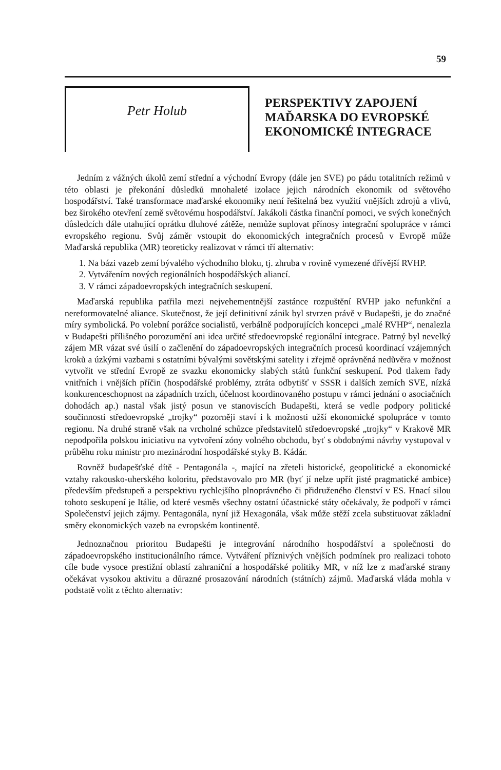59
Petr Holub
PERSPEKTIVY ZAPOJENÍ
MAĎARSKA DO EVROPSKÉ
EKONOMICKÉ INTEGRACE
Jedním z vážných úkolů zemí střední a východní Evropy (dále jen SVE) po pádu totalitních režimů v této oblasti je překonání důsledků mnohaleté izolace jejich národních ekonomik od světového hospodářství. Také transformace maďarské ekonomiky není řešitelná bez využití vnějších zdrojů a vlivů, bez širokého otevření země světovému hospodářství. Jakákoli částka finanční pomoci, ve svých konečných důsledcích dále utahující oprátku dluhové zátěže, nemůže suplovat přínosy integrační spolupráce v rámci evropského regionu. Svůj záměr vstoupit do ekonomických integračních procesů v Evropě může Maďarská republika (MR) teoreticky realizovat v rámci tří alternativ:
1. Na bázi vazeb zemí bývalého východního bloku, tj. zhruba v rovině vymezené dřívější RVHP.
2. Vytvářením nových regionálních hospodářských aliancí.
3. V rámci západoevropských integračních seskupení.
Maďarská republika patřila mezi nejvehementnější zastánce rozpuštění RVHP jako nefunkční a nereformovatelné aliance. Skutečnost, že její definitivní zánik byl stvrzen právě v Budapešti, je do značné míry symbolická. Po volební porážce socialistů, verbálně podporujících koncepci „malé RVHP“, nenalezla v Budapešti přílišného porozumění ani idea určité středoevropské regionální integrace. Patrný byl nevelký zájem MR vázat své úsilí o začlenění do západoevropských integračních procesů koordinací vzájemných kroků a úzkými vazbami s ostatními bývalými sovětskými satelity i zřejmě oprávněná nedůvěra v možnost vytvořit ve střední Evropě ze svazku ekonomicky slabých států funkční seskupení. Pod tlakem řady vnitřních i vnějších příčin (hospodářské problémy, ztráta odbytišť v SSSR i dalších zemích SVE, nízká konkurenceschopnost na západních trzích, účelnost koordinovaného postupu v rámci jednání o asociačních dohodách ap.) nastal však jistý posun ve stanoviscích Budapešti, která se vedle podpory politické součinnosti středoevropské „trojky“ pozorněji staví i k možnosti užší ekonomické spolupráce v tomto regionu. Na druhé straně však na vrcholné schůzce představitelů středoevropské „trojky“ v Krakově MR nepodpořila polskou iniciativu na vytvoření zóny volného obchodu, byť s obdobnými návrhy vystupoval v průběhu roku ministr pro mezinárodní hospodářské styky B. Kádár.
Rovněž budapešťské dítě - Pentagonála -, mající na zřeteli historické, geopolitické a ekonomické vztahy rakousko-uherského koloritu, představovalo pro MR (byť jí nelze upřít jisté pragmatické ambice) především předstupeň a perspektivu rychlejšího plnoprávného či přidruženého členství v ES. Hnací silou tohoto seskupení je Itálie, od které vesměs všechny ostatní účastnické státy očekávaly, že podpoří v rámci Společenství jejich zájmy. Pentagonála, nyní již Hexagonála, však může stěží zcela substituovat základní směry ekonomických vazeb na evropském kontinentě.
Jednoznačnou prioritou Budapešti je integrování národního hospodářství a společnosti do západoevropského institucionálního rámce. Vytváření příznivých vnějších podmínek pro realizaci tohoto cíle bude vysoce prestižní oblastí zahraniční a hospodářské politiky MR, v níž lze z maďarské strany očekávat vysokou aktivitu a důrazné prosazování národních (státních) zájmů. Maďarská vláda mohla v podstatě volit z těchto alternativ: